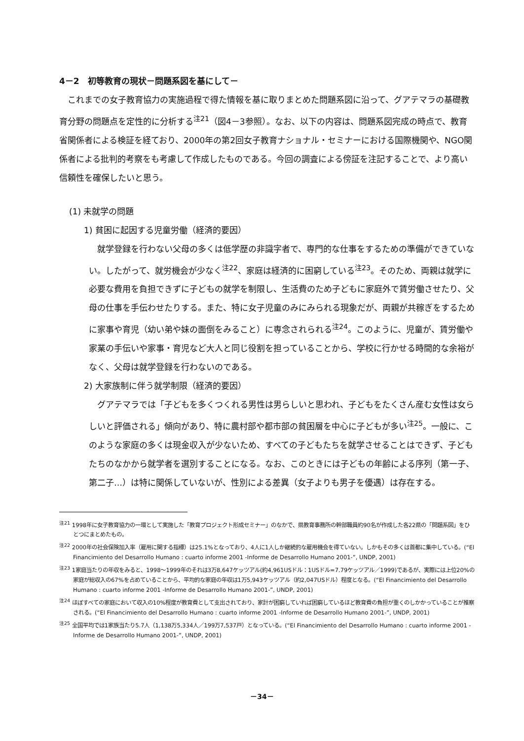4－2　初等教育の現状－問題系図を基にして－
これまでの女子教育協力の実施過程で得た情報を基に取りまとめた問題系図に沿って、グアテマラの基礎教育分野の問題点を定性的に分析する<sup>注21</sup>（図4－3参照）。なお、以下の内容は、問題系図完成の時点で、教育省関係者による検証を経ており、2000年の第2回女子教育ナショナル・セミナーにおける国際機関や、NGO関係者による批判的考察をも考慮して作成したものである。今回の調査による傍証を注記することで、より高い信頼性を確保したいと思う。
(1) 未就学の問題
1) 貧困に起因する児童労働（経済的要因）
就学登録を行わない父母の多くは低学歴の非識字者で、専門的な仕事をするための準備ができていない。したがって、就労機会が少なく<sup>注22</sup>、家庭は経済的に困窮している<sup>注23</sup>。そのため、両親は就学に必要な費用を負担できずに子どもの就学を制限し、生活費のため子どもに家庭外で賃労働させたり、父母の仕事を手伝わせたりする。また、特に女子児童のみにみられる現象だが、両親が共稼ぎをするために家事や育児（幼い弟や妹の面倒をみること）に専念されられる<sup>注24</sup>。このように、児童が、賃労働や家業の手伝いや家事・育児など大人と同じ役割を担っていることから、学校に行かせる時間的な余裕がなく、父母は就学登録を行わないのである。
2) 大家族制に伴う就学制限（経済的要因）
グアテマラでは「子どもを多くつくれる男性は男らしいと思われ、子どもをたくさん産む女性は女らしいと評価される」傾向があり、特に農村部や都市部の貧困層を中心に子どもが多い<sup>注25</sup>。一般に、このような家庭の多くは現金収入が少ないため、すべての子どもたちを就学させることはできず、子どもたちのなかから就学者を選別することになる。なお、このときには子どもの年齢による序列（第一子、第二子…）は特に関係していないが、性別による差異（女子よりも男子を優遇）は存在する。
<sup>注21</sup> 1998年に女子教育協力の一環として実施した「教育プロジェクト形成セミナー」のなかで、県教育事務所の幹部職員約90名が作成した各22県の「問題系図」をひとつにまとめたもの。
<sup>注22</sup> 2000年の社会保険加入率（雇用に関する指標）は25.1%となっており、4人に1人しか継続的な雇用機会を得ていない。しかもその多くは首都に集中している。(“El Financimiento del Desarrollo Humano : cuarto informe 2001 -Informe de Desarrollo Humano 2001-”, UNDP, 2001)
<sup>注23</sup> 1家庭当たりの年収をみると、1998～1999年のそれは3万8,647ケッツアル(約4,961USドル：1USドル=7.79ケッツアル／1999)であるが、実際には上位20%の家庭が総収入の67%を占めていることから、平均的な家庭の年収は1万5,943ケッツアル（約2,047USドル）程度となる。(“El Financimiento del Desarrollo Humano : cuarto informe 2001 -Informe de Desarrollo Humano 2001-”, UNDP, 2001)
<sup>注24</sup> ほぼすべての家庭において収入の10%程度が教育費として支出されており、家計が困窮していれば困窮しているほど教育費の負担が重くのしかかっていることが推察される。(“El Financimiento del Desarrollo Humano : cuarto informe 2001 -Informe de Desarrollo Humano 2001-”, UNDP, 2001)
<sup>注25</sup> 全国平均では1家族当たり5.7人（1,138万5,334人／199万7,537戸）となっている。(“El Financimiento del Desarrollo Humano : cuarto informe 2001 -Informe de Desarrollo Humano 2001-”, UNDP, 2001)
－34－